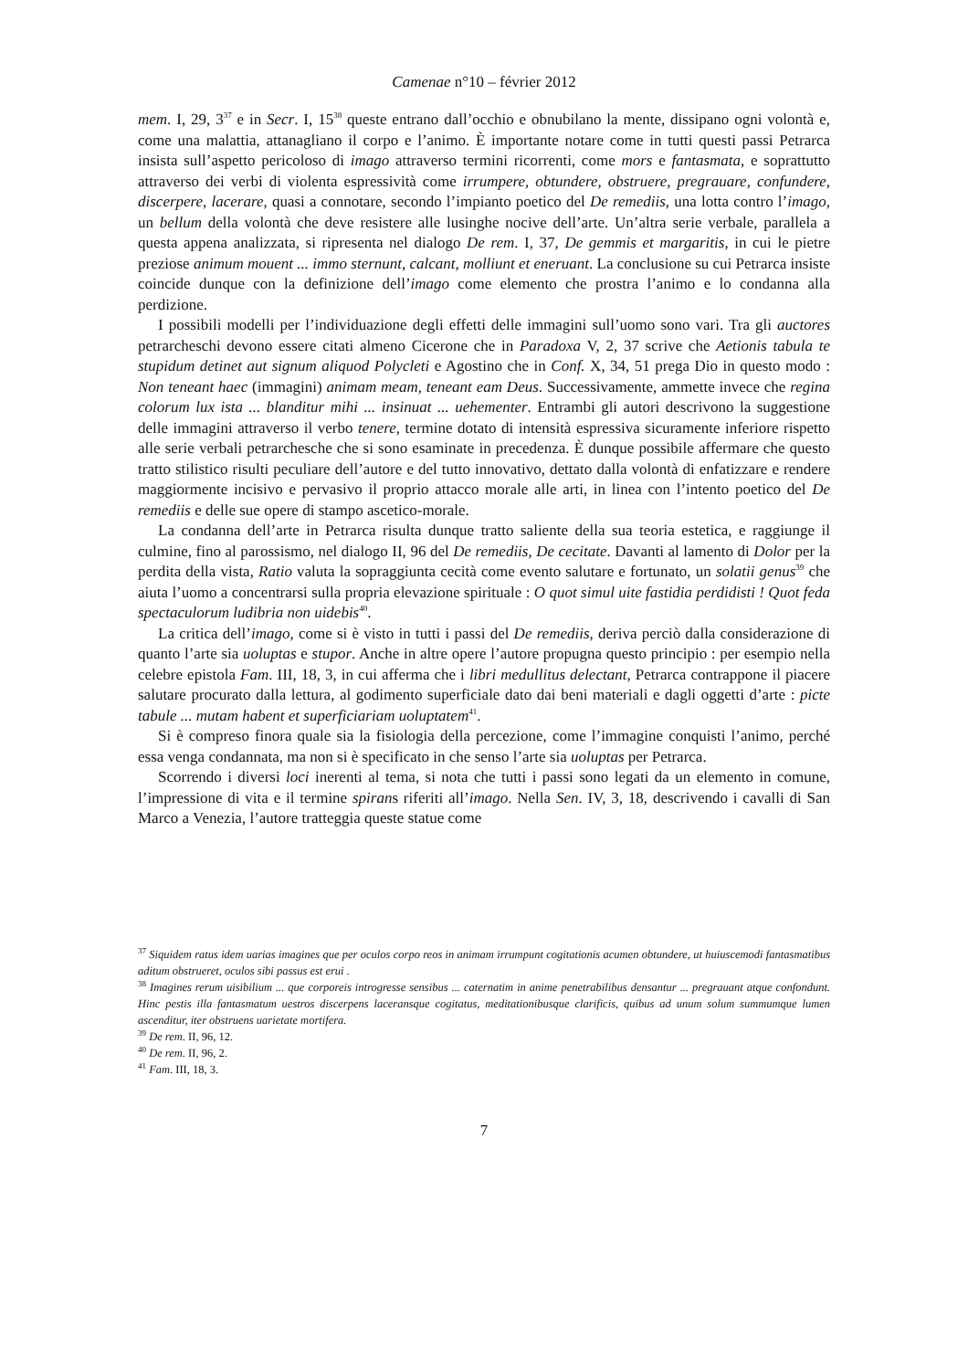Camenae n°10 – février 2012
mem. I, 29, 3<sup>37</sup> e in Secr. I, 15<sup>38</sup> queste entrano dall’occhio e obnubilano la mente, dissipano ogni volontà e, come una malattia, attanagliano il corpo e l’animo. È importante notare come in tutti questi passi Petrarca insista sull’aspetto pericoloso di imago attraverso termini ricorrenti, come mors e fantasmata, e soprattutto attraverso dei verbi di violenta espressività come irrumpere, obtundere, obstruere, pregrauare, confundere, discerpere, lacerare, quasi a connotare, secondo l’impianto poetico del De remediis, una lotta contro l’imago, un bellum della volontà che deve resistere alle lusinghe nocive dell’arte. Un’altra serie verbale, parallela a questa appena analizzata, si ripresenta nel dialogo De rem. I, 37, De gemmis et margaritis, in cui le pietre preziose animum mouent ... immo sternunt, calcant, molliunt et eneruant. La conclusione su cui Petrarca insiste coincide dunque con la definizione dell’imago come elemento che prostra l’animo e lo condanna alla perdizione.
I possibili modelli per l’individuazione degli effetti delle immagini sull’uomo sono vari. Tra gli auctores petrarcheschi devono essere citati almeno Cicerone che in Paradoxa V, 2, 37 scrive che Aetionis tabula te stupidum detinet aut signum aliquod Polycleti e Agostino che in Conf. X, 34, 51 prega Dio in questo modo : Non teneant haec (immagini) animam meam, teneant eam Deus. Successivamente, ammette invece che regina colorum lux ista ... blanditur mihi ... insinuat ... uehementer. Entrambi gli autori descrivono la suggestione delle immagini attraverso il verbo tenere, termine dotato di intensità espressiva sicuramente inferiore rispetto alle serie verbali petrarchesche che si sono esaminate in precedenza. È dunque possibile affermare che questo tratto stilistico risulti peculiare dell’autore e del tutto innovativo, dettato dalla volontà di enfatizzare e rendere maggiormente incisivo e pervasivo il proprio attacco morale alle arti, in linea con l’intento poetico del De remediis e delle sue opere di stampo ascetico-morale.
La condanna dell’arte in Petrarca risulta dunque tratto saliente della sua teoria estetica, e raggiunge il culmine, fino al parossismo, nel dialogo II, 96 del De remediis, De cecitate. Davanti al lamento di Dolor per la perdita della vista, Ratio valuta la sopraggiunta cecità come evento salutare e fortunato, un solatii genus<sup>39</sup> che aiuta l’uomo a concentrarsi sulla propria elevazione spirituale : O quot simul uite fastidia perdidisti ! Quot feda spectaculorum ludibria non uidebis<sup>40</sup>.
La critica dell’imago, come si è visto in tutti i passi del De remediis, deriva perciò dalla considerazione di quanto l’arte sia uoluptas e stupor. Anche in altre opere l’autore propugna questo principio : per esempio nella celebre epistola Fam. III, 18, 3, in cui afferma che i libri medullitus delectant, Petrarca contrappone il piacere salutare procurato dalla lettura, al godimento superficiale dato dai beni materiali e dagli oggetti d’arte : picte tabule ... mutam habent et superficiariam uoluptatem<sup>41</sup>.
Si è compreso finora quale sia la fisiologia della percezione, come l’immagine conquisti l’animo, perché essa venga condannata, ma non si è specificato in che senso l’arte sia uoluptas per Petrarca.
Scorrendo i diversi loci inerenti al tema, si nota che tutti i passi sono legati da un elemento in comune, l’impressione di vita e il termine spirans riferiti all’imago. Nella Sen. IV, 3, 18, descrivendo i cavalli di San Marco a Venezia, l’autore tratteggia queste statue come
<sup>37</sup> Siquidem ratus idem uarias imagines que per oculos corpo reos in animam irrumpunt cogitationis acumen obtundere, ut huiuscemodi fantasmatibus aditum obstrueret, oculos sibi passus est erui .
<sup>38</sup> Imagines rerum uisibilium ... que corporeis introgresse sensibus ... caternatim in anime penetrabilibus densantur ... pregrauant atque confondunt. Hinc pestis illa fantasmatum uestros discerpens laceransque cogitatus, meditationibusque clarificis, quibus ad unum solum summumque lumen ascenditur, iter obstruens uarietate mortifera.
<sup>39</sup> De rem. II, 96, 12.
<sup>40</sup> De rem. II, 96, 2.
<sup>41</sup> Fam. III, 18, 3.
7